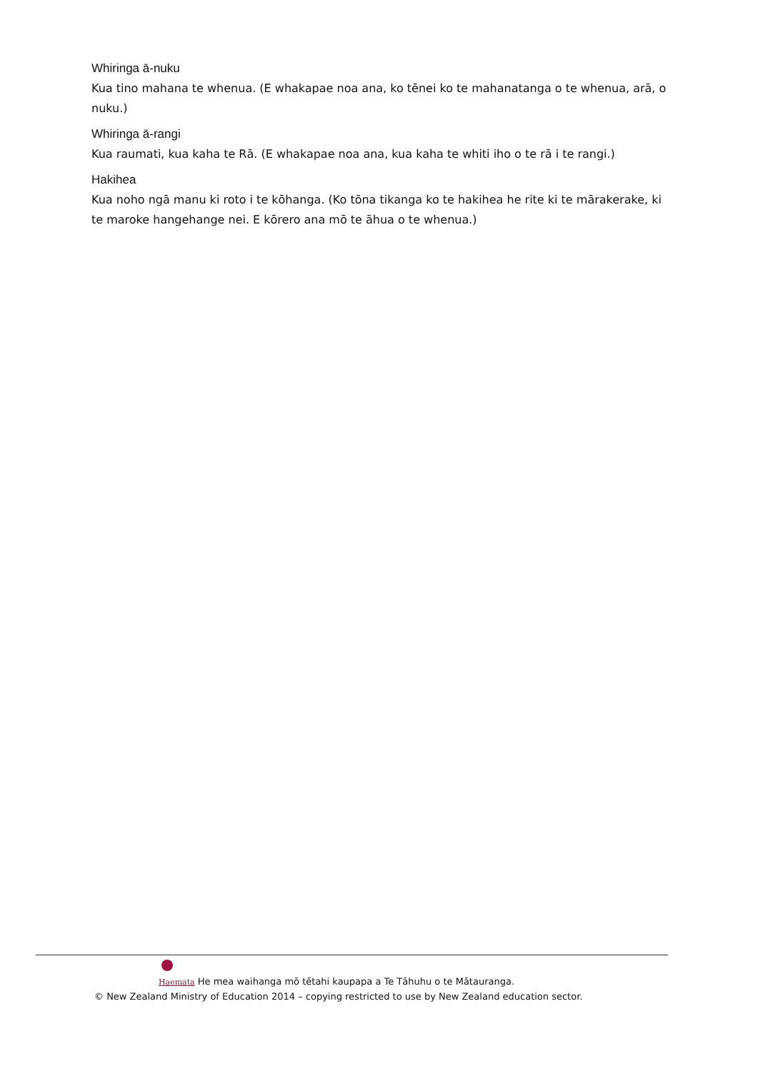Whiringa ā-nuku
Kua tino mahana te whenua. (E whakapae noa ana, ko tēnei ko te mahanatanga o te whenua, arā, o nuku.)
Whiringa ā-rangi
Kua raumati, kua kaha te Rā. (E whakapae noa ana, kua kaha te whiti iho o te rā i te rangi.)
Hakihea
Kua noho ngā manu ki roto i te kōhanga. (Ko tōna tikanga ko te hakihea he rite ki te mārakerake, ki te maroke hangehange nei. E kōrero ana mō te āhua o te whenua.)
Haemata He mea waihanga mō tētahi kaupapa a Te Tāhuhu o te Mātauranga.
© New Zealand Ministry of Education 2014 – copying restricted to use by New Zealand education sector.